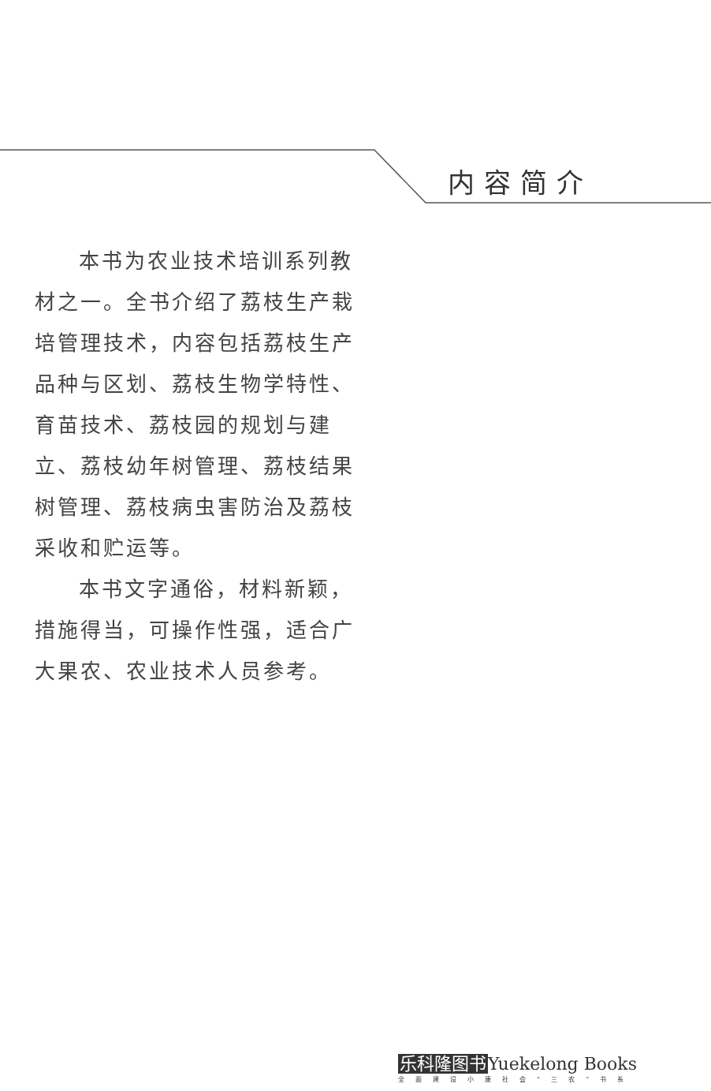内容简介
本书为农业技术培训系列教材之一。全书介绍了荔枝生产栽培管理技术，内容包括荔枝生产品种与区划、荔枝生物学特性、育苗技术、荔枝园的规划与建立、荔枝幼年树管理、荔枝结果树管理、荔枝病虫害防治及荔枝采收和贮运等。
本书文字通俗，材料新颖，措施得当，可操作性强，适合广大果农、农业技术人员参考。
乐科隆图书Yuekelong Books
全面建设小康社会“三农”书系